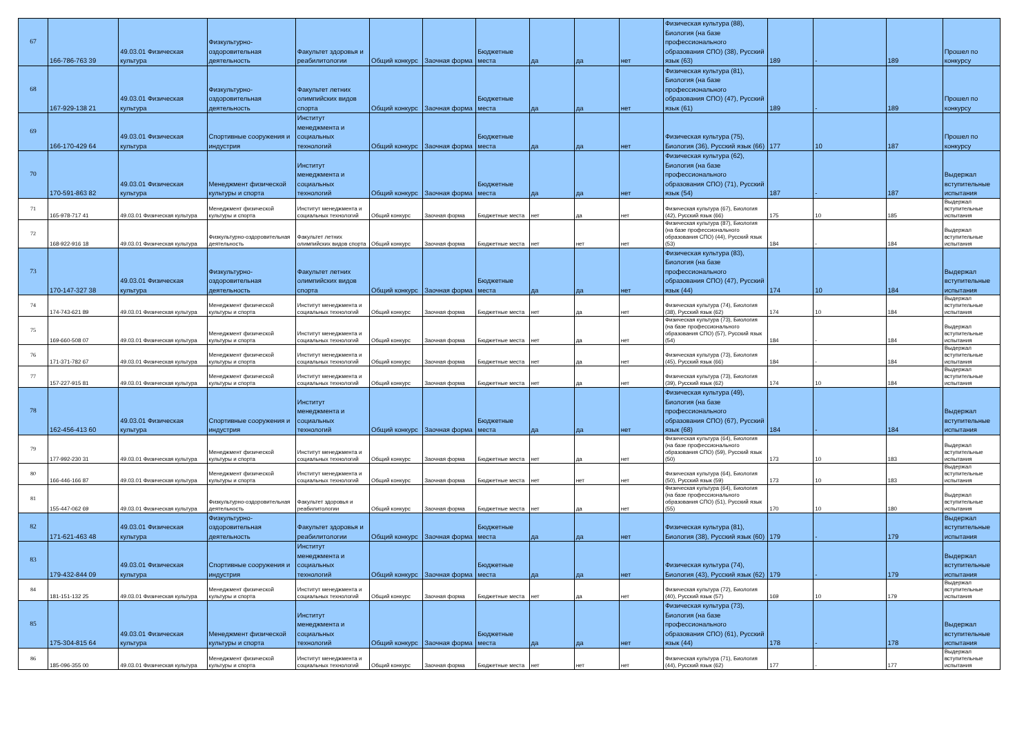| 67 | 166-786-763 39 | 49.03.01 Физическая культура | Физкультурно-оздоровительная деятельность | Факультет здоровья и реабилитологии | Общий конкурс | Заочная форма | Бюджетные места | да | да | нет | Физическая культура (88), Биология (на базе профессионального образования СПО) (38), Русский язык (63) | 189 | - | 189 | Прошел по конкурсу |
| 68 | 167-929-138 21 | 49.03.01 Физическая культура | Физкультурно-оздоровительная деятельность | Факультет летних олимпийских видов спорта | Общий конкурс | Заочная форма | Бюджетные места | да | да | нет | Физическая культура (81), Биология (на базе профессионального образования СПО) (47), Русский язык (61) | 189 | - | 189 | Прошел по конкурсу |
| 69 | 166-170-429 64 | 49.03.01 Физическая культура | Спортивные сооружения и индустрия | Институт менеджмента и социальных технологий | Общий конкурс | Заочная форма | Бюджетные места | да | да | нет | Физическая культура (75), Биология (36), Русский язык (66) | 177 | 10 | 187 | Прошел по конкурсу |
| 70 | 170-591-863 82 | 49.03.01 Физическая культура | Менеджмент физической культуры и спорта | Институт менеджмента и социальных технологий | Общий конкурс | Заочная форма | Бюджетные места | да | да | нет | Физическая культура (62), Биология (на базе профессионального образования СПО) (71), Русский язык (54) | 187 | - | 187 | Выдержал вступительные испытания |
| 71 | 165-978-717 41 | 49.03.01 Физическая культура | Менеджмент физической культуры и спорта | Институт менеджмента и социальных технологий | Общий конкурс | Заочная форма | Бюджетные места | нет | да | нет | Физическая культура (67), Биология (42), Русский язык (66) | 175 | 10 | 185 | Выдержал вступительные испытания |
| 72 | 168-922-916 18 | 49.03.01 Физическая культура | Физкультурно-оздоровительная деятельность | Факультет летних олимпийских видов спорта | Общий конкурс | Заочная форма | Бюджетные места | нет | нет | нет | Физическая культура (87), Биология (на базе профессионального образования СПО) (44), Русский язык (53) | 184 | - | 184 | Выдержал вступительные испытания |
| 73 | 170-147-327 38 | 49.03.01 Физическая культура | Физкультурно-оздоровительная деятельность | Факультет летних олимпийских видов спорта | Общий конкурс | Заочная форма | Бюджетные места | да | да | нет | Физическая культура (83), Биология (на базе профессионального образования СПО) (47), Русский язык (44) | 174 | 10 | 184 | Выдержал вступительные испытания |
| 74 | 174-743-621 89 | 49.03.01 Физическая культура | Менеджмент физической культуры и спорта | Институт менеджмента и социальных технологий | Общий конкурс | Заочная форма | Бюджетные места | нет | да | нет | Физическая культура (74), Биология (38), Русский язык (62) | 174 | 10 | 184 | Выдержал вступительные испытания |
| 75 | 169-660-508 07 | 49.03.01 Физическая культура | Менеджмент физической культуры и спорта | Институт менеджмента и социальных технологий | Общий конкурс | Заочная форма | Бюджетные места | нет | да | нет | Физическая культура (73), Биология (на базе профессионального образования СПО) (57), Русский язык (54) | 184 | - | 184 | Выдержал вступительные испытания |
| 76 | 171-371-782 67 | 49.03.01 Физическая культура | Менеджмент физической культуры и спорта | Институт менеджмента и социальных технологий | Общий конкурс | Заочная форма | Бюджетные места | нет | да | нет | Физическая культура (73), Биология (45), Русский язык (66) | 184 | - | 184 | Выдержал вступительные испытания |
| 77 | 157-227-915 81 | 49.03.01 Физическая культура | Менеджмент физической культуры и спорта | Институт менеджмента и социальных технологий | Общий конкурс | Заочная форма | Бюджетные места | нет | да | нет | Физическая культура (73), Биология (39), Русский язык (62) | 174 | 10 | 184 | Выдержал вступительные испытания |
| 78 | 162-456-413 60 | 49.03.01 Физическая культура | Спортивные сооружения и индустрия | Институт менеджмента и социальных технологий | Общий конкурс | Заочная форма | Бюджетные места | да | да | нет | Физическая культура (49), Биология (на базе профессионального образования СПО) (67), Русский язык (68) | 184 | - | 184 | Выдержал вступительные испытания |
| 79 | 177-992-230 31 | 49.03.01 Физическая культура | Менеджмент физической культуры и спорта | Институт менеджмента и социальных технологий | Общий конкурс | Заочная форма | Бюджетные места | нет | да | нет | Физическая культура (64), Биология (на базе профессионального образования СПО) (59), Русский язык (50) | 173 | 10 | 183 | Выдержал вступительные испытания |
| 80 | 166-446-166 87 | 49.03.01 Физическая культура | Менеджмент физической культуры и спорта | Институт менеджмента и социальных технологий | Общий конкурс | Заочная форма | Бюджетные места | нет | нет | нет | Физическая культура (64), Биология (50), Русский язык (59) | 173 | 10 | 183 | Выдержал вступительные испытания |
| 81 | 155-447-062 69 | 49.03.01 Физическая культура | Физкультурно-оздоровительная деятельность | Факультет здоровья и реабилитологии | Общий конкурс | Заочная форма | Бюджетные места | нет | да | нет | Физическая культура (64), Биология (на базе профессионального образования СПО) (51), Русский язык (55) | 170 | 10 | 180 | Выдержал вступительные испытания |
| 82 | 171-621-463 48 | 49.03.01 Физическая культура | Физкультурно-оздоровительная деятельность | Факультет здоровья и реабилитологии | Общий конкурс | Заочная форма | Бюджетные места | да | да | нет | Физическая культура (81), Биология (38), Русский язык (60) | 179 | - | 179 | Выдержал вступительные испытания |
| 83 | 179-432-844 09 | 49.03.01 Физическая культура | Спортивные сооружения и индустрия | Институт менеджмента и социальных технологий | Общий конкурс | Заочная форма | Бюджетные места | да | да | нет | Физическая культура (74), Биология (43), Русский язык (62) | 179 | - | 179 | Выдержал вступительные испытания |
| 84 | 181-151-132 25 | 49.03.01 Физическая культура | Менеджмент физической культуры и спорта | Институт менеджмента и социальных технологий | Общий конкурс | Заочная форма | Бюджетные места | нет | да | нет | Физическая культура (72), Биология (40), Русский язык (57) | 169 | 10 | 179 | Выдержал вступительные испытания |
| 85 | 175-304-815 64 | 49.03.01 Физическая культура | Менеджмент физической культуры и спорта | Институт менеджмента и социальных технологий | Общий конкурс | Заочная форма | Бюджетные места | да | да | нет | Физическая культура (73), Биология (на базе профессионального образования СПО) (61), Русский язык (44) | 178 | - | 178 | Выдержал вступительные испытания |
| 86 | 185-096-355 00 | 49.03.01 Физическая культура | Менеджмент физической культуры и спорта | Институт менеджмента и социальных технологий | Общий конкурс | Заочная форма | Бюджетные места | нет | нет | нет | Физическая культура (71), Биология (44), Русский язык (62) | 177 | - | 177 | Выдержал вступительные испытания |